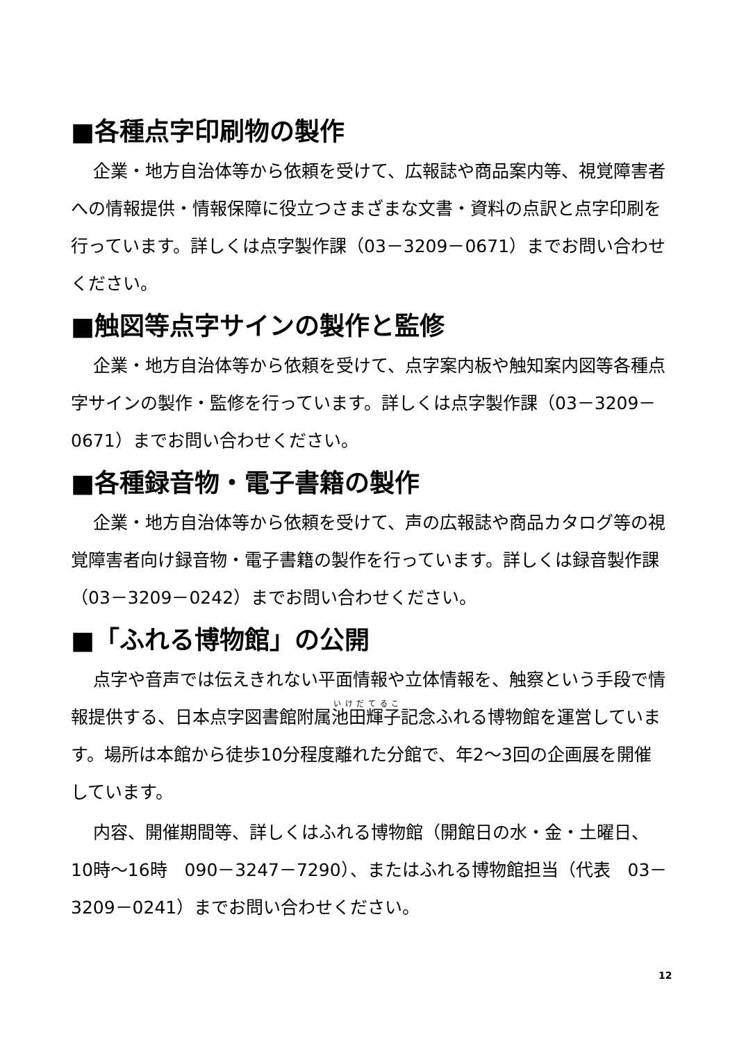■各種点字印刷物の製作
企業・地方自治体等から依頼を受けて、広報誌や商品案内等、視覚障害者への情報提供・情報保障に役立つさまざまな文書・資料の点訳と点字印刷を行っています。詳しくは点字製作課（03－3209－0671）までお問い合わせください。
■触図等点字サインの製作と監修
企業・地方自治体等から依頼を受けて、点字案内板や触知案内図等各種点字サインの製作・監修を行っています。詳しくは点字製作課（03－3209－0671）までお問い合わせください。
■各種録音物・電子書籍の製作
企業・地方自治体等から依頼を受けて、声の広報誌や商品カタログ等の視覚障害者向け録音物・電子書籍の製作を行っています。詳しくは録音製作課（03－3209－0242）までお問い合わせください。
■「ふれる博物館」の公開
点字や音声では伝えきれない平面情報や立体情報を、触察という手段で情報提供する、日本点字図書館附属池田輝子記念ふれる博物館を運営しています。場所は本館から徒歩10分程度離れた分館で、年2～3回の企画展を開催しています。
内容、開催期間等、詳しくはふれる博物館（開館日の水・金・土曜日、10時～16時　090－3247－7290）、またはふれる博物館担当（代表　03－3209－0241）までお問い合わせください。
12